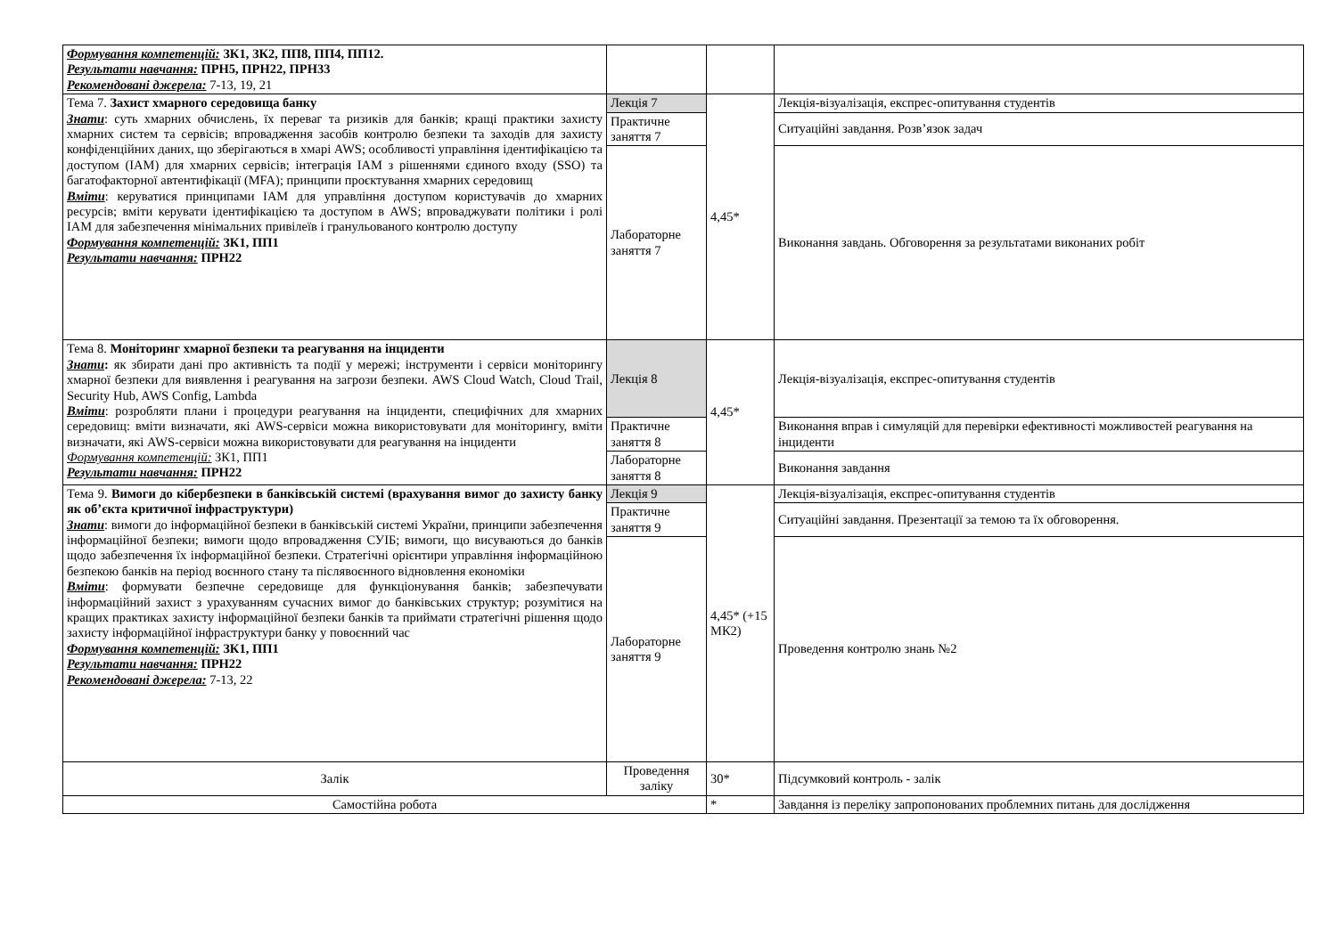| Формування компетенцій: ЗК1, ЗК2, ПП8, ПП4, ПП12. Результати навчання: ПРН5, ПРН22, ПРН33 Рекомендовані джерела: 7-13, 19, 21 | | | |
| Тема 7. Захист хмарного середовища банку Знати : суть хмарних обчислень, їх переваг та ризиків для банків; кращі практики захисту хмарних систем та сервісів; впровадження засобів контролю безпеки та заходів для захисту конфіденційних даних, що зберігаються в хмарі AWS; особливості управління ідентифікацією та доступом (IAM) для хмарних сервісів; інтеграція IAM з рішеннями єдиного входу (SSO) та багатофакторної автентифікації (MFA); принципи проєктування хмарних середовищ Вміти : керуватися принципами IAM для управління доступом користувачів до хмарних ресурсів; вміти керувати ідентифікацією та доступом в AWS; впроваджувати політики і ролі IAM для забезпечення мінімальних привілеїв і гранульованого контролю доступу Формування компетенцій: ЗК1, ПП1 Результати навчання: ПРН22 | Лекція 7 | 4,45* | Лекція-візуалізація, експрес-опитування студентів |
| | Практичне заняття 7 | | Ситуаційні завдання. Розв’язок задач |
| | Лабораторне заняття 7 | | Виконання завдань. Обговорення за результатами виконаних робіт |
| Тема 8. Моніторинг хмарної безпеки та реагування на інциденти Знати : як збирати дані про активність та події у мережі; інструменти і сервіси моніторингу хмарної безпеки для виявлення і реагування на загрози безпеки. AWS Cloud Watch, Cloud Trail, Security Hub, AWS Config, Lambda Вміти : розробляти плани і процедури реагування на інциденти, специфічних для хмарних середовищ: вміти визначати, які AWS-сервіси можна використовувати для моніторингу, вміти визначати, які AWS-сервіси можна використовувати для реагування на інциденти Формування компетенцій: ЗК1, ПП1 Результати навчання: ПРН22 | Лекція 8 | 4,45* | Лекція-візуалізація, експрес-опитування студентів |
| | Практичне заняття 8 | | Виконання вправ і симуляцій для перевірки ефективності можливостей реагування на інциденти |
| | Лабораторне заняття 8 | | Виконання завдання |
| Тема 9. Вимоги до кібербезпеки в банківській системі (врахування вимог до захисту банку як об’єкта критичної інфраструктури) Знати : вимоги до інформаційної безпеки в банківській системі України, принципи забезпечення інформаційної безпеки; вимоги щодо впровадження СУІБ; вимоги, що висуваються до банків щодо забезпечення їх інформаційної безпеки. Стратегічні орієнтири управління інформаційною безпекою банків на період воєнного стану та післявоєнного відновлення економіки Вміти : формувати безпечне середовище для функціонування банків; забезпечувати інформаційний захист з урахуванням сучасних вимог до банківських структур; розумітися на кращих практиках захисту інформаційної безпеки банків та приймати стратегічні рішення щодо захисту інформаційної інфраструктури банку у повоєнний час Формування компетенцій: ЗК1, ПП1 Результати навчання: ПРН22 Рекомендовані джерела: 7-13, 22 | Лекція 9 | 4,45* (+15 МК2) | Лекція-візуалізація, експрес-опитування студентів |
| | Практичне заняття 9 | | Ситуаційні завдання. Презентації за темою та їх обговорення. |
| | Лабораторне заняття 9 | | Проведення контролю знань №2 |
| Залік | Проведення заліку | 30* | Підсумковий контроль - залік |
| Самостійна робота | | * | Завдання із переліку запропонованих проблемних питань для дослідження |